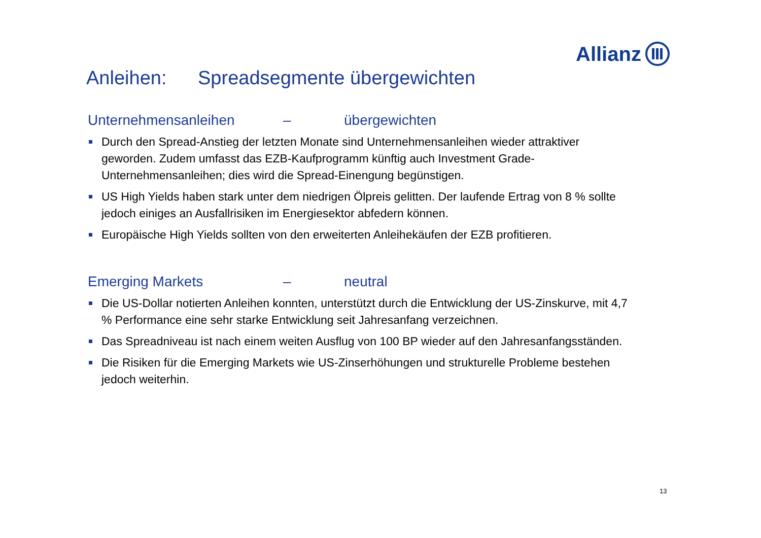Allianz
Anleihen: Spreadsegmente übergewichten
Unternehmensanleihen – übergewichten
Durch den Spread-Anstieg der letzten Monate sind Unternehmensanleihen wieder attraktiver geworden. Zudem umfasst das EZB-Kaufprogramm künftig auch Investment Grade-Unternehmensanleihen; dies wird die Spread-Einengung begünstigen.
US High Yields haben stark unter dem niedrigen Ölpreis gelitten. Der laufende Ertrag von 8 % sollte jedoch einiges an Ausfallrisiken im Energiesektor abfedern können.
Europäische High Yields sollten von den erweiterten Anleihekäufen der EZB profitieren.
Emerging Markets – neutral
Die US-Dollar notierten Anleihen konnten, unterstützt durch die Entwicklung der US-Zinskurve, mit 4,7 % Performance eine sehr starke Entwicklung seit Jahresanfang verzeichnen.
Das Spreadniveau ist nach einem weiten Ausflug von 100 BP wieder auf den Jahresanfangsständen.
Die Risiken für die Emerging Markets wie US-Zinserhöhungen und strukturelle Probleme bestehen jedoch weiterhin.
13